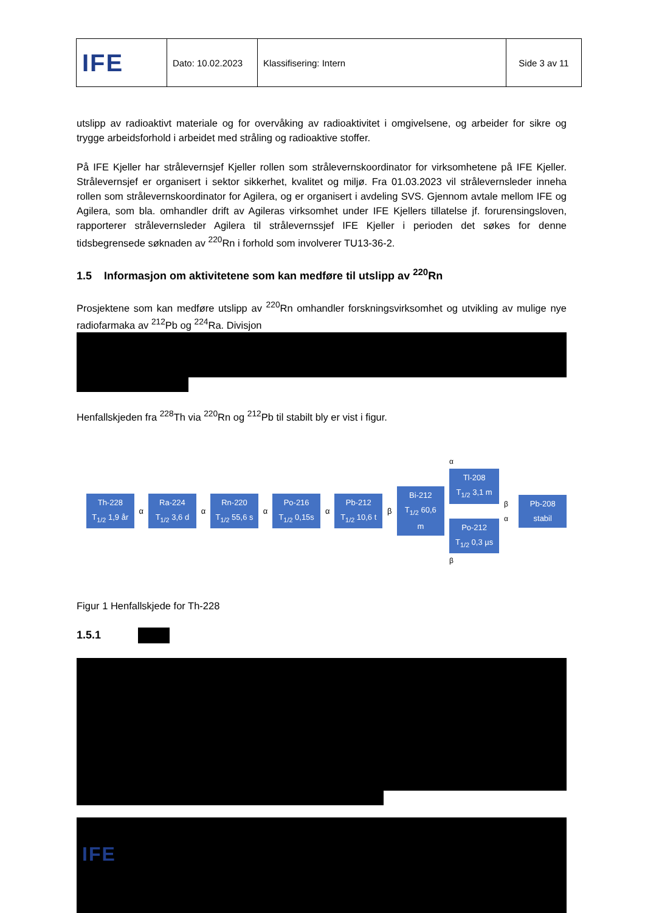| IFE | Dato: 10.02.2023 | Klassifisering: Intern | Side 3 av 11 |
utslipp av radioaktivt materiale og for overvåking av radioaktivitet i omgivelsene, og arbeider for sikre og trygge arbeidsforhold i arbeidet med stråling og radioaktive stoffer.
På IFE Kjeller har strålevernsjef Kjeller rollen som strålevernskoordinator for virksomhetene på IFE Kjeller. Strålevernsjef er organisert i sektor sikkerhet, kvalitet og miljø. Fra 01.03.2023 vil strålevernsleder inneha rollen som strålevernskoordinator for Agilera, og er organisert i avdeling SVS. Gjennom avtale mellom IFE og Agilera, som bla. omhandler drift av Agileras virksomhet under IFE Kjellers tillatelse jf. forurensingsloven, rapporterer strålevernsleder Agilera til strålevernssjef IFE Kjeller i perioden det søkes for denne tidsbegrensede søknaden av <sup>220</sup>Rn i forhold som involverer TU13-36-2.
1.5 Informasjon om aktivitetene som kan medføre til utslipp av <sup>220</sup>Rn
Prosjektene som kan medføre utslipp av <sup>220</sup>Rn omhandler forskningsvirksomhet og utvikling av mulige nye radiofarmaka av <sup>212</sup>Pb og <sup>224</sup>Ra. Divisjon
Henfallskjeden fra <sup>228</sup>Th via <sup>220</sup>Rn og <sup>212</sup>Pb til stabilt bly er vist i figur.
Th-228
T<sub>1/2</sub> 1,9 år
α
Ra-224
T<sub>1/2</sub> 3,6 d
α
Rn-220
T<sub>1/2</sub> 55,6 s
α
Po-216
T<sub>1/2</sub> 0,15s
α
Pb-212
T<sub>1/2</sub> 10,6 t
β
Bi-212
T<sub>1/2</sub> 60,6 m
α
Tl-208
T<sub>1/2</sub> 3,1 m
Po-212
T<sub>1/2</sub> 0,3 µs
β
β α
Pb-208
stabil
Figur 1 Henfallskjede for Th-228
1.5.1
IFE